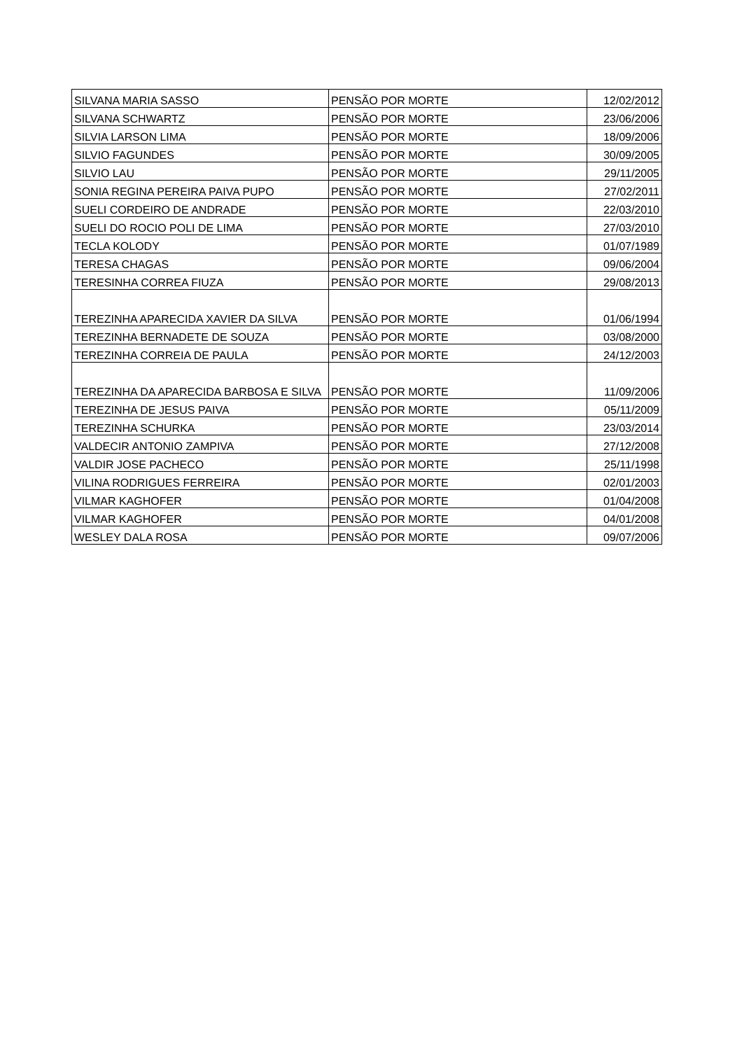| SILVANA MARIA SASSO | PENSÃO POR MORTE | 12/02/2012 |
| SILVANA SCHWARTZ | PENSÃO POR MORTE | 23/06/2006 |
| SILVIA LARSON LIMA | PENSÃO POR MORTE | 18/09/2006 |
| SILVIO FAGUNDES | PENSÃO POR MORTE | 30/09/2005 |
| SILVIO LAU | PENSÃO POR MORTE | 29/11/2005 |
| SONIA REGINA PEREIRA PAIVA PUPO | PENSÃO POR MORTE | 27/02/2011 |
| SUELI CORDEIRO DE ANDRADE | PENSÃO POR MORTE | 22/03/2010 |
| SUELI DO ROCIO POLI DE LIMA | PENSÃO POR MORTE | 27/03/2010 |
| TECLA KOLODY | PENSÃO POR MORTE | 01/07/1989 |
| TERESA CHAGAS | PENSÃO POR MORTE | 09/06/2004 |
| TERESINHA CORREA FIUZA | PENSÃO POR MORTE | 29/08/2013 |
| TEREZINHA APARECIDA XAVIER DA SILVA | PENSÃO POR MORTE | 01/06/1994 |
| TEREZINHA BERNADETE DE SOUZA | PENSÃO POR MORTE | 03/08/2000 |
| TEREZINHA CORREIA DE PAULA | PENSÃO POR MORTE | 24/12/2003 |
| TEREZINHA DA APARECIDA BARBOSA E SILVA | PENSÃO POR MORTE | 11/09/2006 |
| TEREZINHA DE JESUS PAIVA | PENSÃO POR MORTE | 05/11/2009 |
| TEREZINHA SCHURKA | PENSÃO POR MORTE | 23/03/2014 |
| VALDECIR ANTONIO ZAMPIVA | PENSÃO POR MORTE | 27/12/2008 |
| VALDIR JOSE PACHECO | PENSÃO POR MORTE | 25/11/1998 |
| VILINA RODRIGUES FERREIRA | PENSÃO POR MORTE | 02/01/2003 |
| VILMAR KAGHOFER | PENSÃO POR MORTE | 01/04/2008 |
| VILMAR KAGHOFER | PENSÃO POR MORTE | 04/01/2008 |
| WESLEY DALA ROSA | PENSÃO POR MORTE | 09/07/2006 |